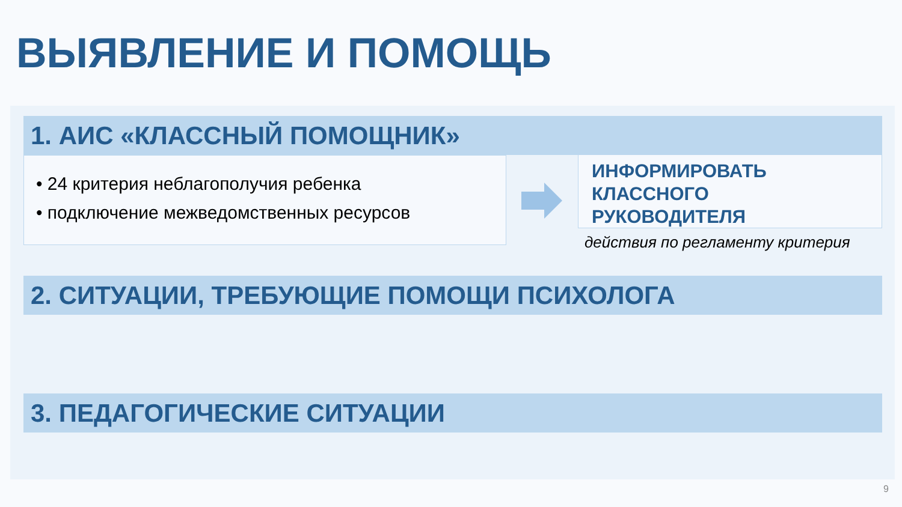ВЫЯВЛЕНИЕ И ПОМОЩЬ
1. АИС «КЛАССНЫЙ ПОМОЩНИК»
• 24 критерия неблагополучия ребенка
• подключение межведомственных ресурсов
ИНФОРМИРОВАТЬ
КЛАССНОГО
РУКОВОДИТЕЛЯ
действия по регламенту критерия
2. СИТУАЦИИ, ТРЕБУЮЩИЕ ПОМОЩИ ПСИХОЛОГА
3. ПЕДАГОГИЧЕСКИЕ СИТУАЦИИ
9